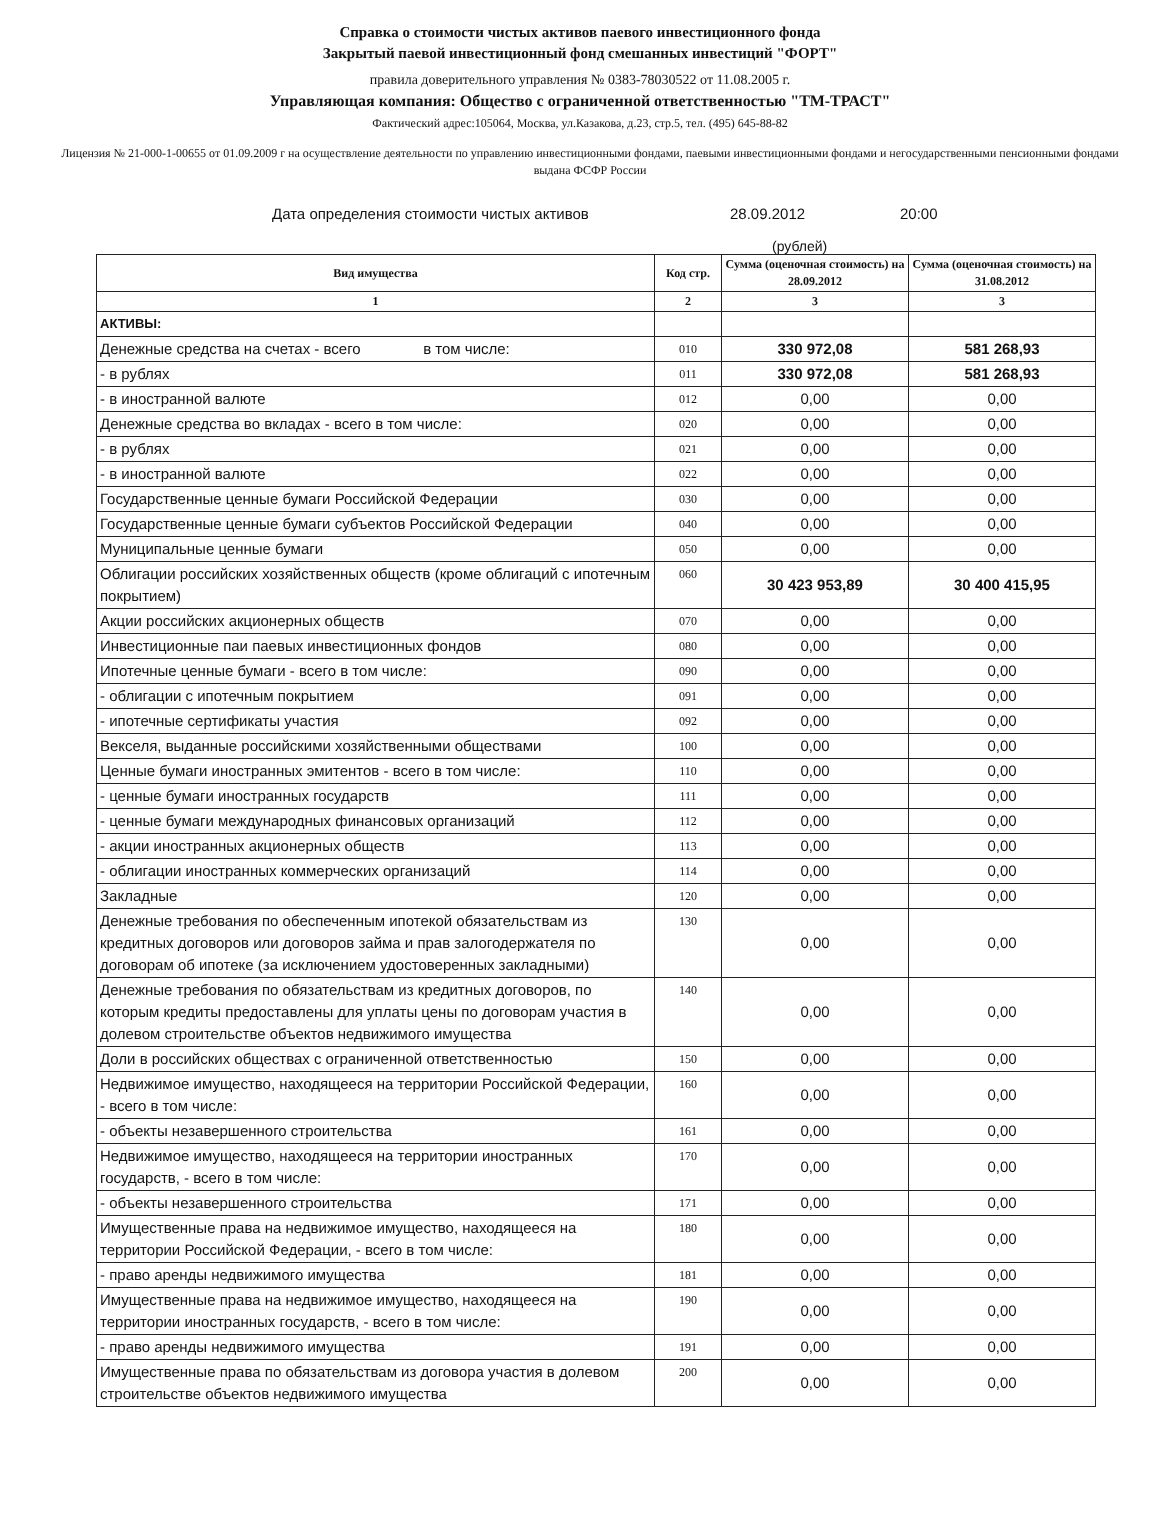Справка о стоимости чистых активов паевого инвестиционного фонда
Закрытый паевой инвестиционный фонд смешанных инвестиций "ФОРТ"
правила доверительного управления № 0383-78030522 от 11.08.2005 г.
Управляющая компания: Общество с ограниченной ответственностью "ТМ-ТРАСТ"
Фактический адрес:105064, Москва, ул.Казакова, д.23, стр.5, тел. (495) 645-88-82
Лицензия № 21-000-1-00655 от 01.09.2009 г на осуществление деятельности по управлению инвестиционными фондами, паевыми инвестиционными фондами и негосударственными пенсионными фондами выдана ФСФР России
Дата определения стоимости чистых активов 28.09.2012 20:00
(рублей)
| Вид имущества | Код стр. | Сумма (оценочная стоимость) на 28.09.2012 | Сумма (оценочная стоимость) на 31.08.2012 |
| --- | --- | --- | --- |
| 1 | 2 | 3 | 3 |
| АКТИВЫ: | | | |
| Денежные средства на счетах - всего в том числе: | 010 | 330 972,08 | 581 268,93 |
| - в рублях | 011 | 330 972,08 | 581 268,93 |
| - в иностранной валюте | 012 | 0,00 | 0,00 |
| Денежные средства во вкладах - всего в том числе: | 020 | 0,00 | 0,00 |
| - в рублях | 021 | 0,00 | 0,00 |
| - в иностранной валюте | 022 | 0,00 | 0,00 |
| Государственные ценные бумаги Российской Федерации | 030 | 0,00 | 0,00 |
| Государственные ценные бумаги субъектов Российской Федерации | 040 | 0,00 | 0,00 |
| Муниципальные ценные бумаги | 050 | 0,00 | 0,00 |
| Облигации российских хозяйственных обществ (кроме облигаций с ипотечным покрытием) | 060 | 30 423 953,89 | 30 400 415,95 |
| Акции российских акционерных обществ | 070 | 0,00 | 0,00 |
| Инвестиционные паи паевых инвестиционных фондов | 080 | 0,00 | 0,00 |
| Ипотечные ценные бумаги - всего в том числе: | 090 | 0,00 | 0,00 |
| - облигации с ипотечным покрытием | 091 | 0,00 | 0,00 |
| - ипотечные сертификаты участия | 092 | 0,00 | 0,00 |
| Векселя, выданные российскими хозяйственными обществами | 100 | 0,00 | 0,00 |
| Ценные бумаги иностранных эмитентов - всего в том числе: | 110 | 0,00 | 0,00 |
| - ценные бумаги иностранных государств | 111 | 0,00 | 0,00 |
| - ценные бумаги международных финансовых организаций | 112 | 0,00 | 0,00 |
| - акции иностранных акционерных обществ | 113 | 0,00 | 0,00 |
| - облигации иностранных коммерческих организаций | 114 | 0,00 | 0,00 |
| Закладные | 120 | 0,00 | 0,00 |
| Денежные требования по обеспеченным ипотекой обязательствам из кредитных договоров или договоров займа и прав залогодержателя по договорам об ипотеке (за исключением удостоверенных закладными) | 130 | 0,00 | 0,00 |
| Денежные требования по обязательствам из кредитных договоров, по которым кредиты предоставлены для уплаты цены по договорам участия в долевом строительстве объектов недвижимого имущества | 140 | 0,00 | 0,00 |
| Доли в российских обществах с ограниченной ответственностью | 150 | 0,00 | 0,00 |
| Недвижимое имущество, находящееся на территории Российской Федерации, - всего в том числе: | 160 | 0,00 | 0,00 |
| - объекты незавершенного строительства | 161 | 0,00 | 0,00 |
| Недвижимое имущество, находящееся на территории иностранных государств, - всего в том числе: | 170 | 0,00 | 0,00 |
| - объекты незавершенного строительства | 171 | 0,00 | 0,00 |
| Имущественные права на недвижимое имущество, находящееся на территории Российской Федерации, - всего в том числе: | 180 | 0,00 | 0,00 |
| - право аренды недвижимого имущества | 181 | 0,00 | 0,00 |
| Имущественные права на недвижимое имущество, находящееся на территории иностранных государств, - всего в том числе: | 190 | 0,00 | 0,00 |
| - право аренды недвижимого имущества | 191 | 0,00 | 0,00 |
| Имущественные права по обязательствам из договора участия в долевом строительстве объектов недвижимого имущества | 200 | 0,00 | 0,00 |